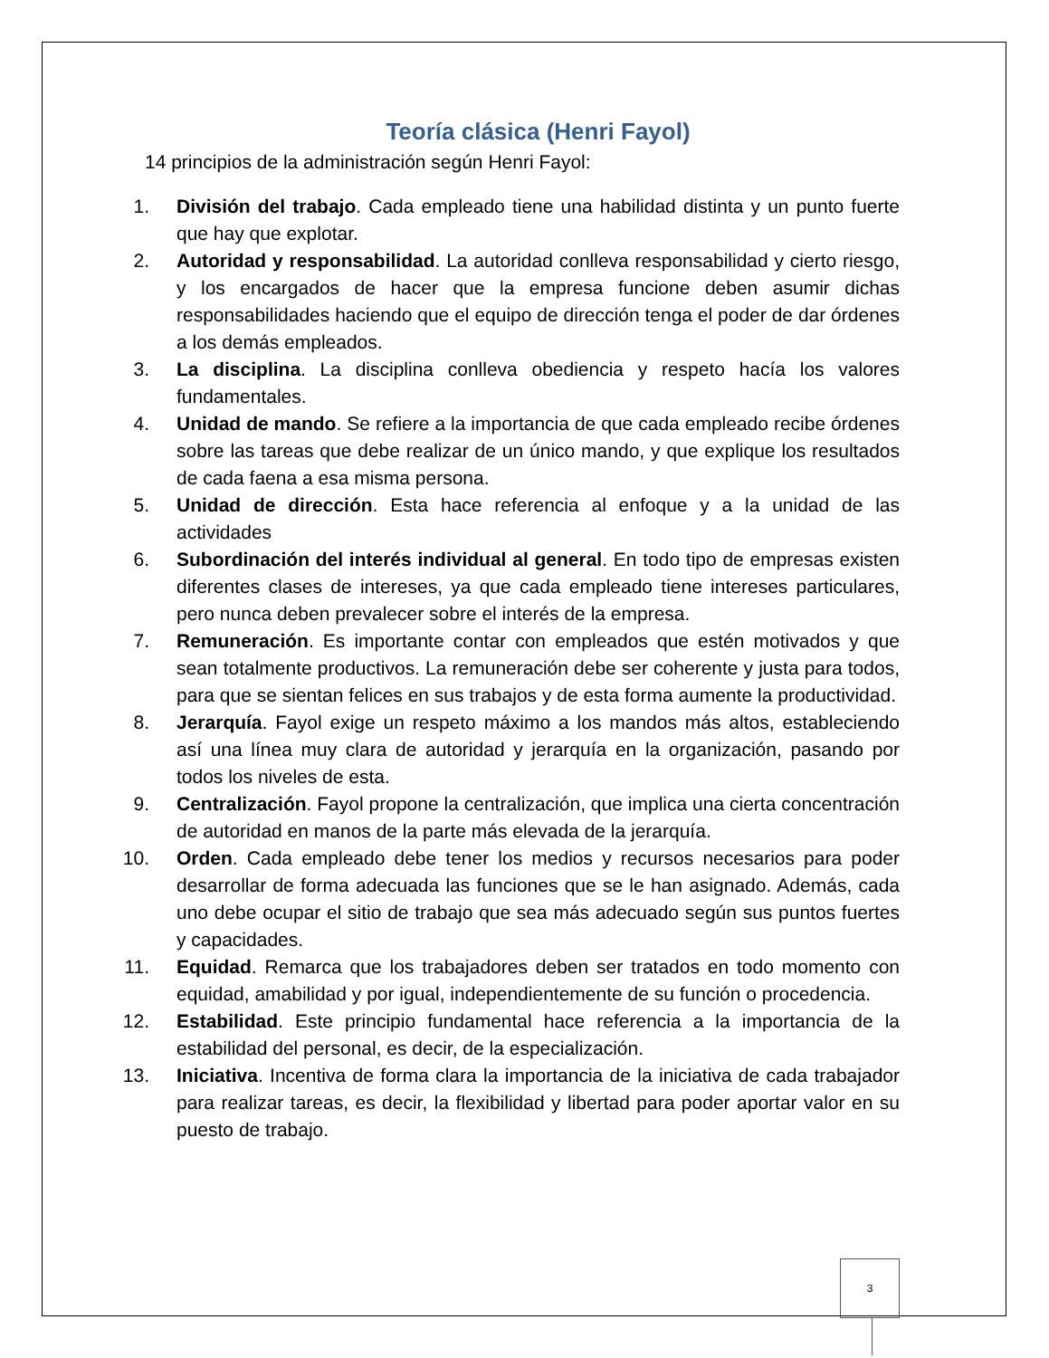Teoría clásica (Henri Fayol)
14 principios de la administración según Henri Fayol:
1. División del trabajo. Cada empleado tiene una habilidad distinta y un punto fuerte que hay que explotar.
2. Autoridad y responsabilidad. La autoridad conlleva responsabilidad y cierto riesgo, y los encargados de hacer que la empresa funcione deben asumir dichas responsabilidades haciendo que el equipo de dirección tenga el poder de dar órdenes a los demás empleados.
3. La disciplina. La disciplina conlleva obediencia y respeto hacía los valores fundamentales.
4. Unidad de mando. Se refiere a la importancia de que cada empleado recibe órdenes sobre las tareas que debe realizar de un único mando, y que explique los resultados de cada faena a esa misma persona.
5. Unidad de dirección. Esta hace referencia al enfoque y a la unidad de las actividades
6. Subordinación del interés individual al general. En todo tipo de empresas existen diferentes clases de intereses, ya que cada empleado tiene intereses particulares, pero nunca deben prevalecer sobre el interés de la empresa.
7. Remuneración. Es importante contar con empleados que estén motivados y que sean totalmente productivos. La remuneración debe ser coherente y justa para todos, para que se sientan felices en sus trabajos y de esta forma aumente la productividad.
8. Jerarquía. Fayol exige un respeto máximo a los mandos más altos, estableciendo así una línea muy clara de autoridad y jerarquía en la organización, pasando por todos los niveles de esta.
9. Centralización. Fayol propone la centralización, que implica una cierta concentración de autoridad en manos de la parte más elevada de la jerarquía.
10. Orden. Cada empleado debe tener los medios y recursos necesarios para poder desarrollar de forma adecuada las funciones que se le han asignado. Además, cada uno debe ocupar el sitio de trabajo que sea más adecuado según sus puntos fuertes y capacidades.
11. Equidad. Remarca que los trabajadores deben ser tratados en todo momento con equidad, amabilidad y por igual, independientemente de su función o procedencia.
12. Estabilidad. Este principio fundamental hace referencia a la importancia de la estabilidad del personal, es decir, de la especialización.
13. Iniciativa. Incentiva de forma clara la importancia de la iniciativa de cada trabajador para realizar tareas, es decir, la flexibilidad y libertad para poder aportar valor en su puesto de trabajo.
3